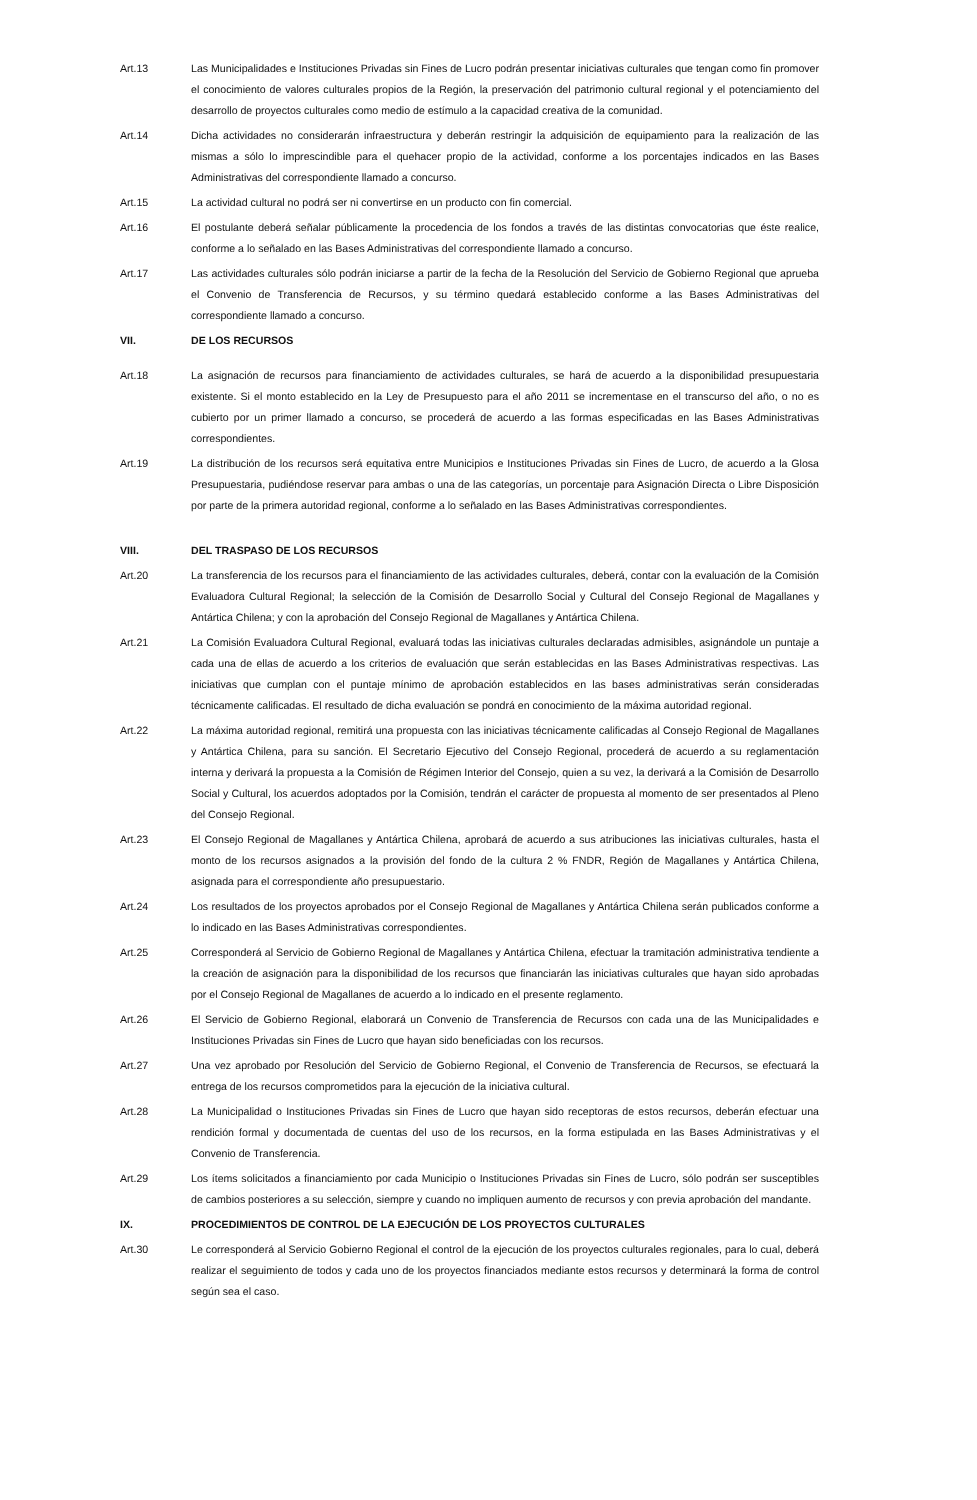Art.13 Las Municipalidades e Instituciones Privadas sin Fines de Lucro podrán presentar iniciativas culturales que tengan como fin promover el conocimiento de valores culturales propios de la Región, la preservación del patrimonio cultural regional y el potenciamiento del desarrollo de proyectos culturales como medio de estímulo a la capacidad creativa de la comunidad.
Art.14 Dicha actividades no considerarán infraestructura y deberán restringir la adquisición de equipamiento para la realización de las mismas a sólo lo imprescindible para el quehacer propio de la actividad, conforme a los porcentajes indicados en las Bases Administrativas del correspondiente llamado a concurso.
Art.15 La actividad cultural no podrá ser ni convertirse en un producto con fin comercial.
Art.16 El postulante deberá señalar públicamente la procedencia de los fondos a través de las distintas convocatorias que éste realice, conforme a lo señalado en las Bases Administrativas del correspondiente llamado a concurso.
Art.17 Las actividades culturales sólo podrán iniciarse a partir de la fecha de la Resolución del Servicio de Gobierno Regional que aprueba el Convenio de Transferencia de Recursos, y su término quedará establecido conforme a las Bases Administrativas del correspondiente llamado a concurso.
VII. DE LOS RECURSOS
Art.18 La asignación de recursos para financiamiento de actividades culturales, se hará de acuerdo a la disponibilidad presupuestaria existente. Si el monto establecido en la Ley de Presupuesto para el año 2011 se incrementase en el transcurso del año, o no es cubierto por un primer llamado a concurso, se procederá de acuerdo a las formas especificadas en las Bases Administrativas correspondientes.
Art.19 La distribución de los recursos será equitativa entre Municipios e Instituciones Privadas sin Fines de Lucro, de acuerdo a la Glosa Presupuestaria, pudiéndose reservar para ambas o una de las categorías, un porcentaje para Asignación Directa o Libre Disposición por parte de la primera autoridad regional, conforme a lo señalado en las Bases Administrativas correspondientes.
VIII. DEL TRASPASO DE LOS RECURSOS
Art.20 La transferencia de los recursos para el financiamiento de las actividades culturales, deberá, contar con la evaluación de la Comisión Evaluadora Cultural Regional; la selección de la Comisión de Desarrollo Social y Cultural del Consejo Regional de Magallanes y Antártica Chilena; y con la aprobación del Consejo Regional de Magallanes y Antártica Chilena.
Art.21 La Comisión Evaluadora Cultural Regional, evaluará todas las iniciativas culturales declaradas admisibles, asignándole un puntaje a cada una de ellas de acuerdo a los criterios de evaluación que serán establecidas en las Bases Administrativas respectivas. Las iniciativas que cumplan con el puntaje mínimo de aprobación establecidos en las bases administrativas serán consideradas técnicamente calificadas. El resultado de dicha evaluación se pondrá en conocimiento de la máxima autoridad regional.
Art.22 La máxima autoridad regional, remitirá una propuesta con las iniciativas técnicamente calificadas al Consejo Regional de Magallanes y Antártica Chilena, para su sanción. El Secretario Ejecutivo del Consejo Regional, procederá de acuerdo a su reglamentación interna y derivará la propuesta a la Comisión de Régimen Interior del Consejo, quien a su vez, la derivará a la Comisión de Desarrollo Social y Cultural, los acuerdos adoptados por la Comisión, tendrán el carácter de propuesta al momento de ser presentados al Pleno del Consejo Regional.
Art.23 El Consejo Regional de Magallanes y Antártica Chilena, aprobará de acuerdo a sus atribuciones las iniciativas culturales, hasta el monto de los recursos asignados a la provisión del fondo de la cultura 2 % FNDR, Región de Magallanes y Antártica Chilena, asignada para el correspondiente año presupuestario.
Art.24 Los resultados de los proyectos aprobados por el Consejo Regional de Magallanes y Antártica Chilena serán publicados conforme a lo indicado en las Bases Administrativas correspondientes.
Art.25 Corresponderá al Servicio de Gobierno Regional de Magallanes y Antártica Chilena, efectuar la tramitación administrativa tendiente a la creación de asignación para la disponibilidad de los recursos que financiarán las iniciativas culturales que hayan sido aprobadas por el Consejo Regional de Magallanes de acuerdo a lo indicado en el presente reglamento.
Art.26 El Servicio de Gobierno Regional, elaborará un Convenio de Transferencia de Recursos con cada una de las Municipalidades e Instituciones Privadas sin Fines de Lucro que hayan sido beneficiadas con los recursos.
Art.27 Una vez aprobado por Resolución del Servicio de Gobierno Regional, el Convenio de Transferencia de Recursos, se efectuará la entrega de los recursos comprometidos para la ejecución de la iniciativa cultural.
Art.28 La Municipalidad o Instituciones Privadas sin Fines de Lucro que hayan sido receptoras de estos recursos, deberán efectuar una rendición formal y documentada de cuentas del uso de los recursos, en la forma estipulada en las Bases Administrativas y el Convenio de Transferencia.
Art.29 Los ítems solicitados a financiamiento por cada Municipio o Instituciones Privadas sin Fines de Lucro, sólo podrán ser susceptibles de cambios posteriores a su selección, siempre y cuando no impliquen aumento de recursos y con previa aprobación del mandante.
IX. PROCEDIMIENTOS DE CONTROL DE LA EJECUCIÓN DE LOS PROYECTOS CULTURALES
Art.30 Le corresponderá al Servicio Gobierno Regional el control de la ejecución de los proyectos culturales regionales, para lo cual, deberá realizar el seguimiento de todos y cada uno de los proyectos financiados mediante estos recursos y determinará la forma de control según sea el caso.